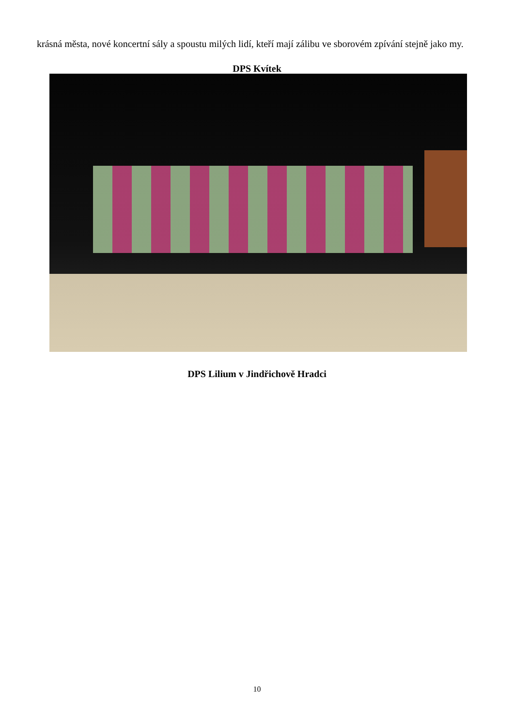krásná města, nové koncertní sály a spoustu milých lidí, kteří mají zálibu ve sborovém zpívání stejně jako my.
DPS Kvítek
DPS Lilium v Jindřichově Hradci
10